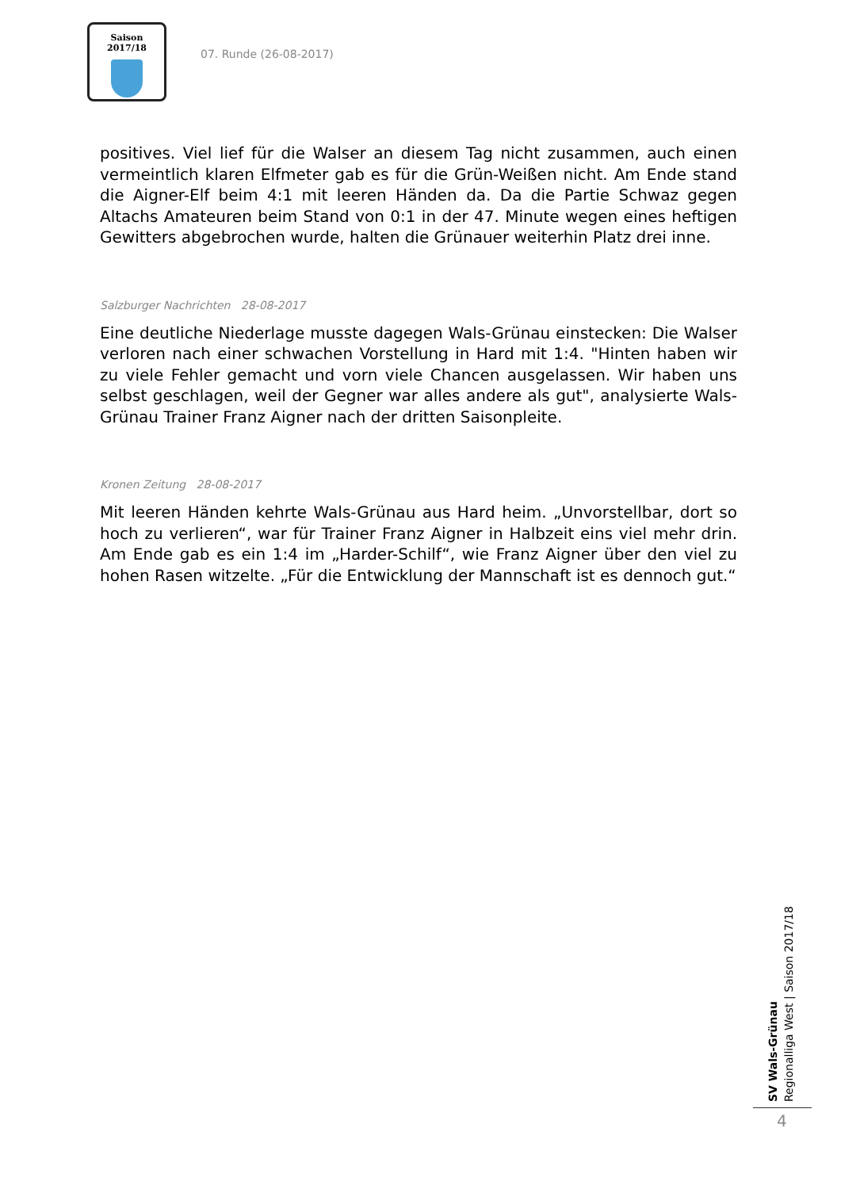Saison 2017/18
07. Runde (26-08-2017)
positives. Viel lief für die Walser an diesem Tag nicht zusammen, auch einen vermeintlich klaren Elfmeter gab es für die Grün-Weißen nicht. Am Ende stand die Aigner-Elf beim 4:1 mit leeren Händen da. Da die Partie Schwaz gegen Altachs Amateuren beim Stand von 0:1 in der 47. Minute wegen eines heftigen Gewitters abgebrochen wurde, halten die Grünauer weiterhin Platz drei inne.
Salzburger Nachrichten 28-08-2017
Eine deutliche Niederlage musste dagegen Wals-Grünau einstecken: Die Walser verloren nach einer schwachen Vorstellung in Hard mit 1:4. "Hinten haben wir zu viele Fehler gemacht und vorn viele Chancen ausgelassen. Wir haben uns selbst geschlagen, weil der Gegner war alles andere als gut", analysierte Wals-Grünau Trainer Franz Aigner nach der dritten Saisonpleite.
Kronen Zeitung 28-08-2017
Mit leeren Händen kehrte Wals-Grünau aus Hard heim. „Unvorstellbar, dort so hoch zu verlieren“, war für Trainer Franz Aigner in Halbzeit eins viel mehr drin. Am Ende gab es ein 1:4 im „Harder-Schilf“, wie Franz Aigner über den viel zu hohen Rasen witzelte. „Für die Entwicklung der Mannschaft ist es dennoch gut.“
SV Wals-Grünau
Regionalliga West | Saison 2017/18
4